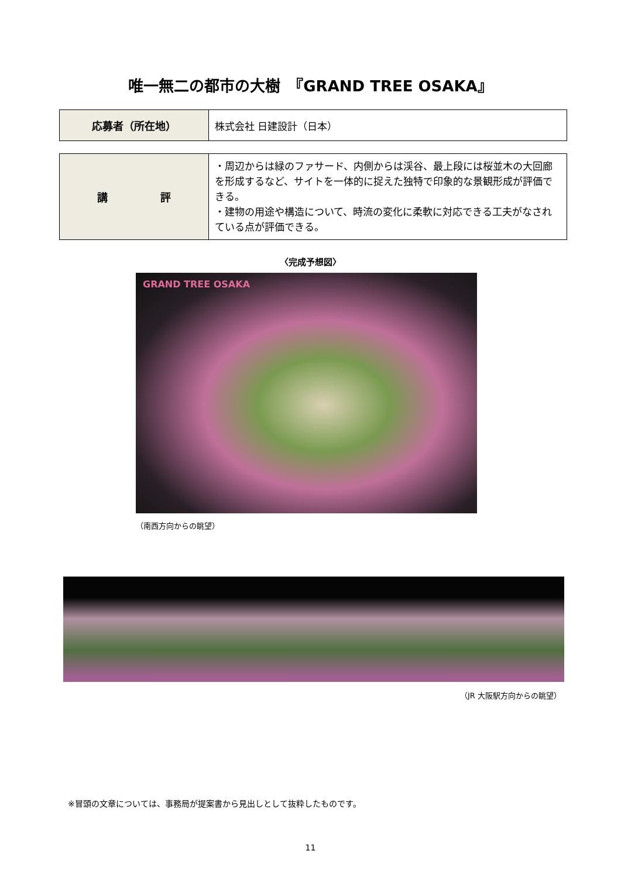唯一無二の都市の大樹　『GRAND TREE OSAKA』
| 応募者（所在地） | 株式会社 日建設計（日本） |
| 講 評 | ・周辺からは緑のファサード、内側からは渓谷、最上段には桜並木の大回廊を形成するなど、サイトを一体的に捉えた独特で印象的な景観形成が評価できる。 ・建物の用途や構造について、時流の変化に柔軟に対応できる工夫がなされている点が評価できる。 |
〈完成予想図〉
GRAND TREE OSAKA
（南西方向からの眺望）
（JR 大阪駅方向からの眺望）
※冒頭の文章については、事務局が提案書から見出しとして抜粋したものです。
11